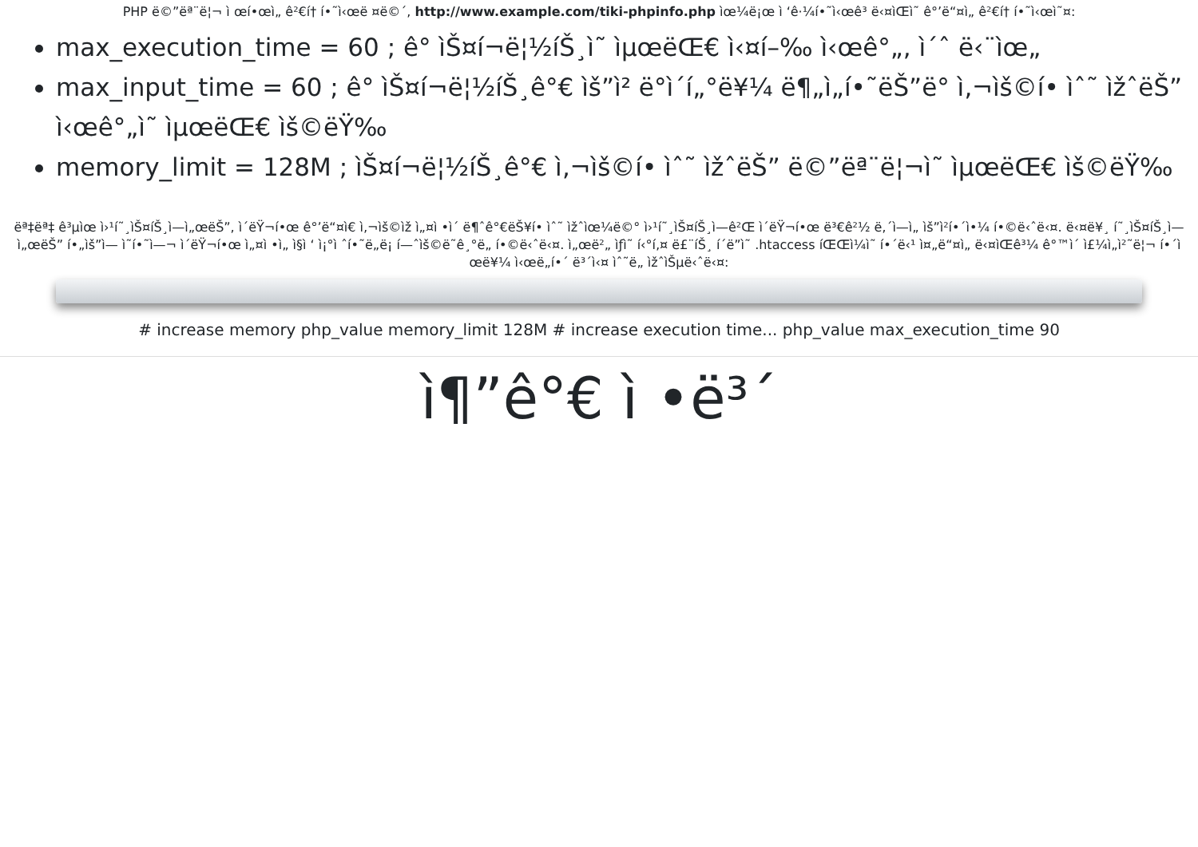PHP ë©”ëª¨ë¦¬ ì œí•œì„ ê²€í† í•˜ì‹œë ¤ë©´, http://www.example.com/tiki-phpinfo.php ìœ¼ë¡œ ì ‘ê·¼í•˜ì‹œê³ ë‹¤ìŒì˜ ê°’ë“¤ì„ ê²€í† í•˜ì‹œì˜¤:
max_execution_time = 60 ; ê° ìŠ¤í¬ë¦½íŠ¸ì˜ ìµœëŒ€ ì‹¤í–‰ ì‹œê°„, ì´ˆ ë‹¨ìœ„
max_input_time = 60 ; ê° ìŠ¤í¬ë¦½íŠ¸ê°€ ìš”ì² ë°ì´í„°ë¥¼ ë¶„ì„í•˜ëŠ”ë° ì‚¬ìš©í• ìˆ˜ ìžˆëŠ” ì‹œê°„ì˜ ìµœëŒ€ ìš©ëŸ‰
memory_limit = 128M ; ìŠ¤í¬ë¦½íŠ¸ê°€ ì‚¬ìš©í• ìˆ˜ ìžˆëŠ” ë©”ëª¨ë¦¬ì˜ ìµœëŒ€ ìš©ëŸ‰
ëª‡ëª‡ ê³µìœ ì›¹í˜¸ìŠ¤íŠ¸ì—ì„œëŠ”, ì´ëŸ¬í•œ ê°’ë“¤ì€ ì‚¬ìš©ìž ì„¤ì •ì´ ë¶ˆê°€ëŠ¥í• ìˆ˜ ìžˆìœ¼ë©° ì›¹í˜¸ìŠ¤íŠ¸ì—ê²Œ ì´ëŸ¬í•œ ë³€ê²½ ë‚´ì—­ì„ ìš”ì²­í•´ì•¼ í•©ë‹ˆë‹¤. ë‹¤ë¥¸ í˜¸ìŠ¤íŠ¸ì—ì„œëŠ” í•„ìš”ì— ì˜í•˜ì—¬ ì´ëŸ¬í•œ ì„¤ì •ì„ ì§ì ‘ ì¡°ì ˆí•˜ë„ë¡ í—ˆìš©ë˜ê¸°ë„ í•©ë‹ˆë‹¤. ì„œë²„ ìƒì˜ í‹°í‚¤ ë£¨íŠ¸ í´ë”ì˜ .htaccess íŒŒì¼ì˜ í•´ë‹¹ ì¤„ë“¤ì„ ë‹¤ìŒê³¼ ê°™ì´ ì£¼ì„ì²˜ë¦¬ í•´ì œë¥¼ ì‹œë„í•´ ë³´ì‹¤ ìˆ˜ë„ ìžˆìŠµë‹ˆë‹¤:
# increase memory php_value memory_limit 128M # increase execution time... php_value max_execution_time 90
ì¶”ê°€ ì •ë³´